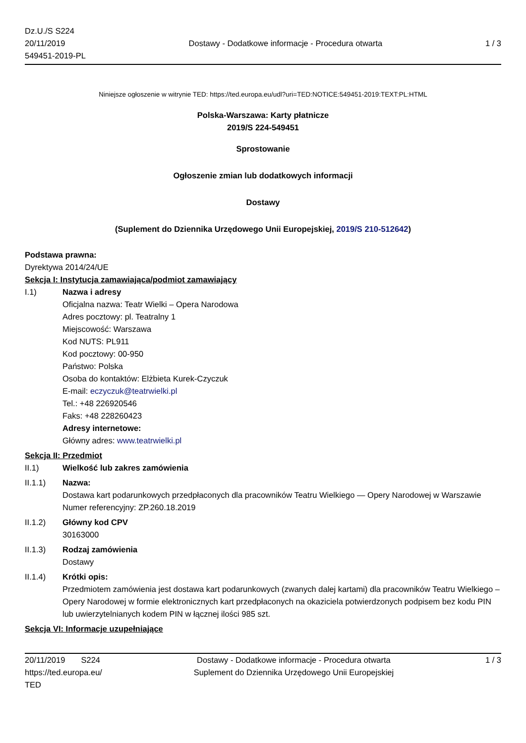Dz.U./S S224
20/11/2019
549451-2019-PL
Dostawy - Dodatkowe informacje - Procedura otwarta
1 / 3
Niniejsze ogłoszenie w witrynie TED: https://ted.europa.eu/udl?uri=TED:NOTICE:549451-2019:TEXT:PL:HTML
Polska-Warszawa: Karty płatnicze
2019/S 224-549451
Sprostowanie
Ogłoszenie zmian lub dodatkowych informacji
Dostawy
(Suplement do Dziennika Urzędowego Unii Europejskiej, 2019/S 210-512642)
Podstawa prawna:
Dyrektywa 2014/24/UE
Sekcja I: Instytucja zamawiająca/podmiot zamawiający
I.1) Nazwa i adresy
Oficjalna nazwa: Teatr Wielki – Opera Narodowa
Adres pocztowy: pl. Teatralny 1
Miejscowość: Warszawa
Kod NUTS: PL911
Kod pocztowy: 00-950
Państwo: Polska
Osoba do kontaktów: Elżbieta Kurek-Czyczuk
E-mail: eczyczuk@teatrwielki.pl
Tel.: +48 226920546
Faks: +48 228260423
Adresy internetowe:
Główny adres: www.teatrwielki.pl
Sekcja II: Przedmiot
II.1) Wielkość lub zakres zamówienia
II.1.1) Nazwa:
Dostawa kart podarunkowych przedpłaconych dla pracowników Teatru Wielkiego — Opery Narodowej w Warszawie
Numer referencyjny: ZP.260.18.2019
II.1.2) Główny kod CPV
30163000
II.1.3) Rodzaj zamówienia
Dostawy
II.1.4) Krótki opis:
Przedmiotem zamówienia jest dostawa kart podarunkowych (zwanych dalej kartami) dla pracowników Teatru Wielkiego – Opery Narodowej w formie elektronicznych kart przedpłaconych na okaziciela potwierdzonych podpisem bez kodu PIN lub uwierzytelnianych kodem PIN w łącznej ilości 985 szt.
Sekcja VI: Informacje uzupełniające
20/11/2019 S224
https://ted.europa.eu/
TED
Dostawy - Dodatkowe informacje - Procedura otwarta
Suplement do Dziennika Urzędowego Unii Europejskiej
1 / 3